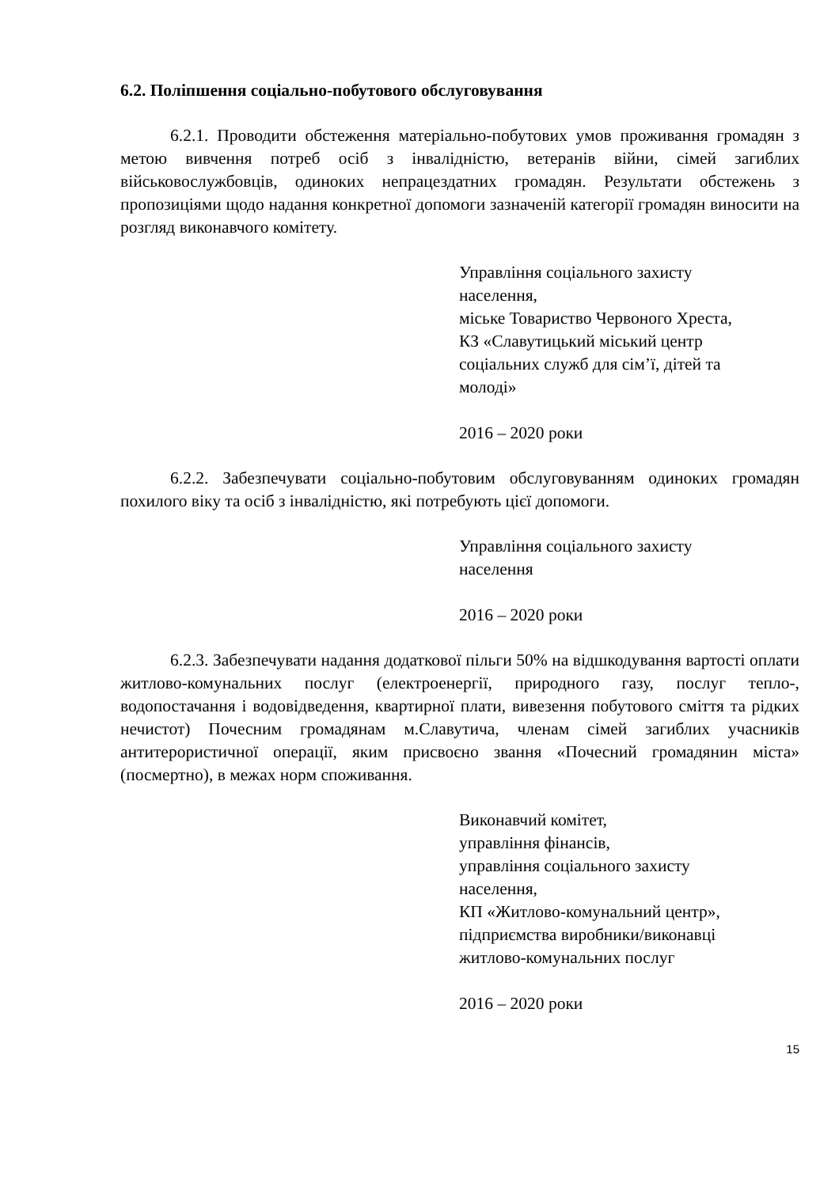6.2. Поліпшення соціально-побутового обслуговування
6.2.1. Проводити обстеження матеріально-побутових умов проживання громадян з метою вивчення потреб осіб з інвалідністю, ветеранів війни, сімей загиблих військовослужбовців, одиноких непрацездатних громадян. Результати обстежень з пропозиціями щодо надання конкретної допомоги зазначеній категорії громадян виносити на розгляд виконавчого комітету.
Управління соціального захисту
населення,
міське Товариство Червоного Хреста,
КЗ «Славутицький міський центр
соціальних служб для сім’ї, дітей та
молоді»
2016 – 2020 роки
6.2.2. Забезпечувати соціально-побутовим обслуговуванням одиноких громадян похилого віку та осіб з інвалідністю, які потребують цієї допомоги.
Управління соціального захисту
населення
2016 – 2020 роки
6.2.3. Забезпечувати надання додаткової пільги 50% на відшкодування вартості оплати житлово-комунальних послуг (електроенергії, природного газу, послуг тепло-, водопостачання і водовідведення, квартирної плати, вивезення побутового сміття та рідких нечистот) Почесним громадянам м.Славутича, членам сімей загиблих учасників антитерористичної операції, яким присвоєно звання «Почесний громадянин міста» (посмертно), в межах норм споживання.
Виконавчий комітет,
управління фінансів,
управління соціального захисту
населення,
КП «Житлово-комунальний центр»,
підприємства виробники/виконавці
житлово-комунальних послуг
2016 – 2020 роки
15